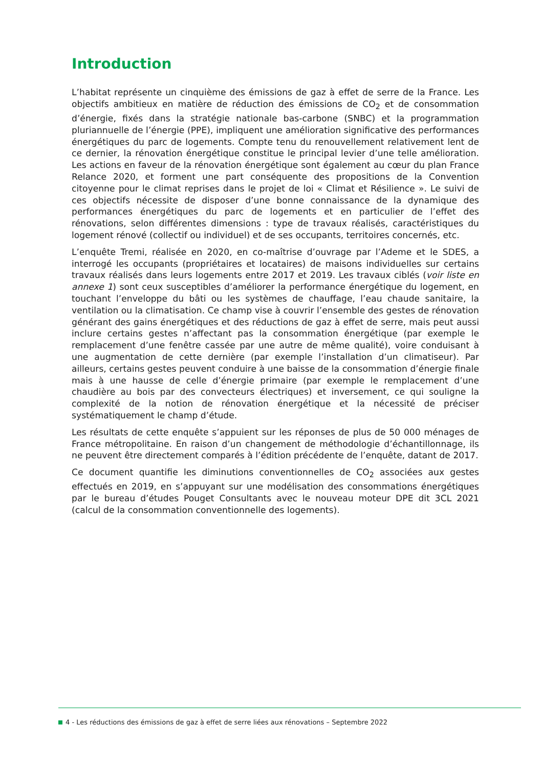Introduction
L’habitat représente un cinquième des émissions de gaz à effet de serre de la France. Les objectifs ambitieux en matière de réduction des émissions de CO<sub>2</sub> et de consommation d’énergie, fixés dans la stratégie nationale bas-carbone (SNBC) et la programmation pluriannuelle de l’énergie (PPE), impliquent une amélioration significative des performances énergétiques du parc de logements. Compte tenu du renouvellement relativement lent de ce dernier, la rénovation énergétique constitue le principal levier d’une telle amélioration. Les actions en faveur de la rénovation énergétique sont également au cœur du plan France Relance 2020, et forment une part conséquente des propositions de la Convention citoyenne pour le climat reprises dans le projet de loi « Climat et Résilience ». Le suivi de ces objectifs nécessite de disposer d’une bonne connaissance de la dynamique des performances énergétiques du parc de logements et en particulier de l’effet des rénovations, selon différentes dimensions : type de travaux réalisés, caractéristiques du logement rénové (collectif ou individuel) et de ses occupants, territoires concernés, etc.
L’enquête Tremi, réalisée en 2020, en co-maîtrise d’ouvrage par l’Ademe et le SDES, a interrogé les occupants (propriétaires et locataires) de maisons individuelles sur certains travaux réalisés dans leurs logements entre 2017 et 2019. Les travaux ciblés (voir liste en annexe 1) sont ceux susceptibles d’améliorer la performance énergétique du logement, en touchant l’enveloppe du bâti ou les systèmes de chauffage, l’eau chaude sanitaire, la ventilation ou la climatisation. Ce champ vise à couvrir l’ensemble des gestes de rénovation générant des gains énergétiques et des réductions de gaz à effet de serre, mais peut aussi inclure certains gestes n’affectant pas la consommation énergétique (par exemple le remplacement d’une fenêtre cassée par une autre de même qualité), voire conduisant à une augmentation de cette dernière (par exemple l’installation d’un climatiseur). Par ailleurs, certains gestes peuvent conduire à une baisse de la consommation d’énergie finale mais à une hausse de celle d’énergie primaire (par exemple le remplacement d’une chaudière au bois par des convecteurs électriques) et inversement, ce qui souligne la complexité de la notion de rénovation énergétique et la nécessité de préciser systématiquement le champ d’étude.
Les résultats de cette enquête s’appuient sur les réponses de plus de 50 000 ménages de France métropolitaine. En raison d’un changement de méthodologie d’échantillonnage, ils ne peuvent être directement comparés à l’édition précédente de l’enquête, datant de 2017.
Ce document quantifie les diminutions conventionnelles de CO<sub>2</sub> associées aux gestes effectués en 2019, en s’appuyant sur une modélisation des consommations énergétiques par le bureau d’études Pouget Consultants avec le nouveau moteur DPE dit 3CL 2021 (calcul de la consommation conventionnelle des logements).
4 - Les réductions des émissions de gaz à effet de serre liées aux rénovations – Septembre 2022